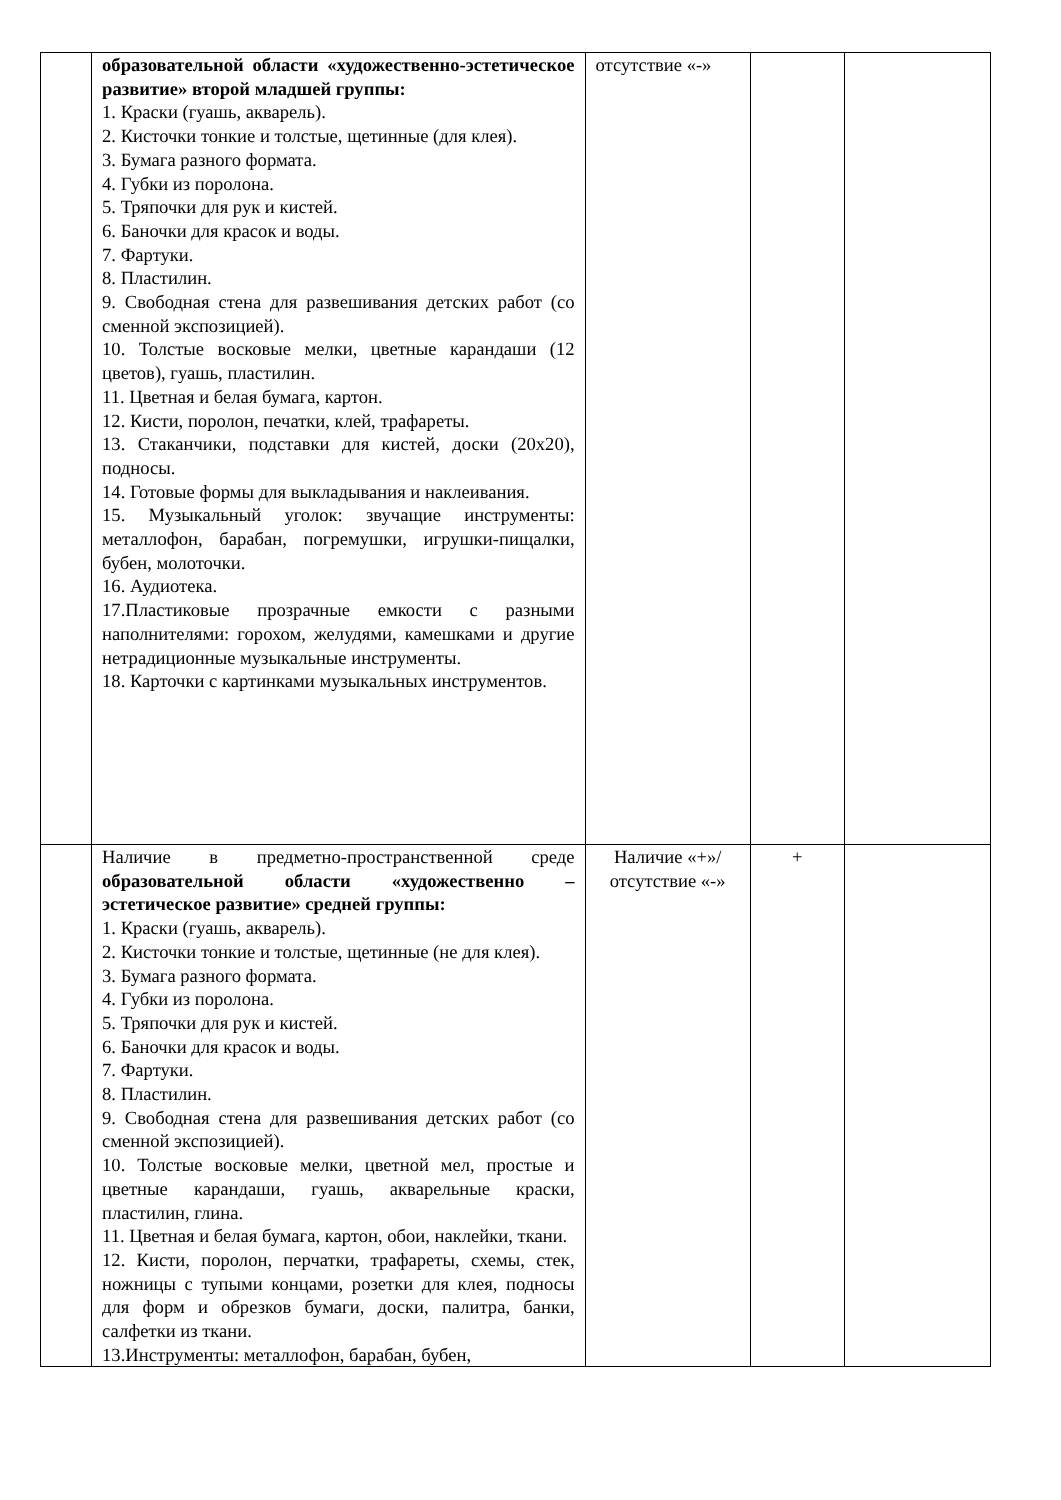| | образовательной области «художественно-эстетическое развитие» второй младшей группы: 1. Краски (гуашь, акварель). 2. Кисточки тонкие и толстые, щетинные (для клея). 3. Бумага разного формата. 4. Губки из поролона. 5. Тряпочки для рук и кистей. 6. Баночки для красок и воды. 7. Фартуки. 8. Пластилин. 9. Свободная стена для развешивания детских работ (со сменной экспозицией). 10. Толстые восковые мелки, цветные карандаши (12 цветов), гуашь, пластилин. 11. Цветная и белая бумага, картон. 12. Кисти, поролон, печатки, клей, трафареты. 13. Стаканчики, подставки для кистей, доски (20х20), подносы. 14. Готовые формы для выкладывания и наклеивания. 15. Музыкальный уголок: звучащие инструменты: металлофон, барабан, погремушки, игрушки-пищалки, бубен, молоточки. 16. Аудиотека. 17.Пластиковые прозрачные емкости с разными наполнителями: горохом, желудями, камешками и другие нетрадиционные музыкальные инструменты. 18. Карточки с картинками музыкальных инструментов. | отсутствие «-» | | |
| | Наличие в предметно-пространственной среде образовательной области «художественно – эстетическое развитие» средней группы: 1. Краски (гуашь, акварель). 2. Кисточки тонкие и толстые, щетинные (не для клея). 3. Бумага разного формата. 4. Губки из поролона. 5. Тряпочки для рук и кистей. 6. Баночки для красок и воды. 7. Фартуки. 8. Пластилин. 9. Свободная стена для развешивания детских работ (со сменной экспозицией). 10. Толстые восковые мелки, цветной мел, простые и цветные карандаши, гуашь, акварельные краски, пластилин, глина. 11. Цветная и белая бумага, картон, обои, наклейки, ткани. 12. Кисти, поролон, перчатки, трафареты, схемы, стек, ножницы с тупыми концами, розетки для клея, подносы для форм и обрезков бумаги, доски, палитра, банки, салфетки из ткани. 13.Инструменты: металлофон, барабан, бубен, | Наличие «+»/ отсутствие «-» | + | |